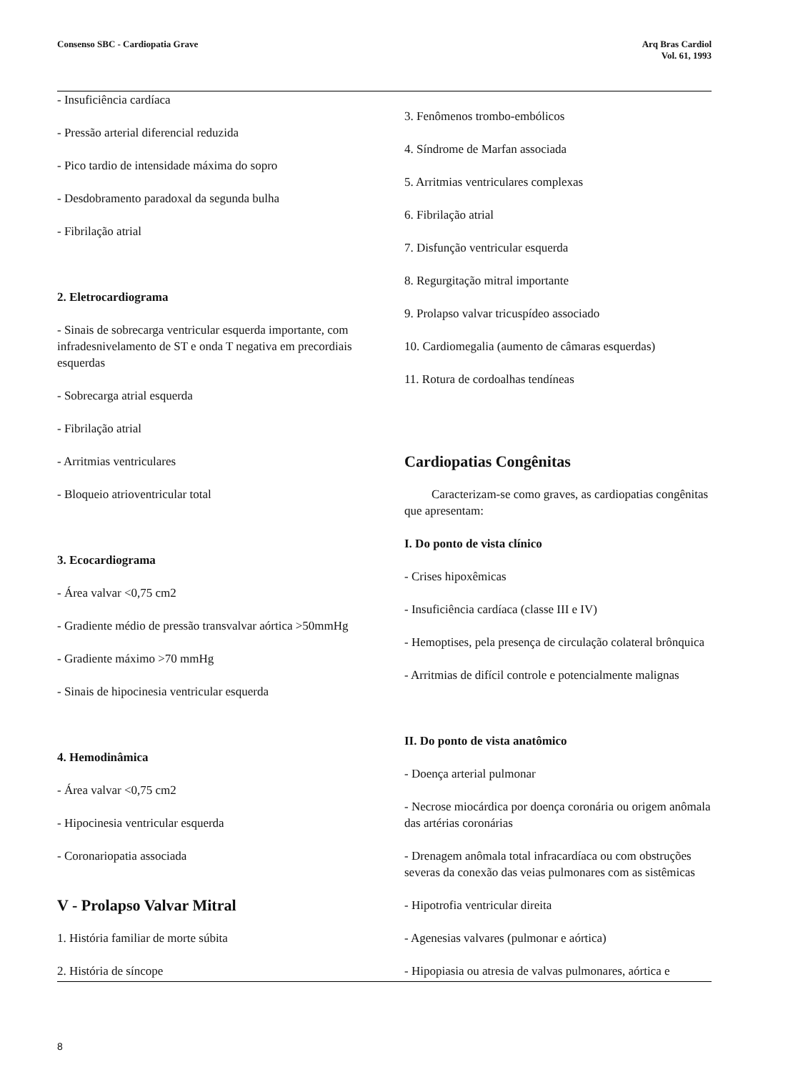Consenso SBC - Cardiopatia Grave
Arq Bras Cardiol
Vol. 61, 1993
- Insuficiência cardíaca
- Pressão arterial diferencial reduzida
- Pico tardio de intensidade máxima do sopro
- Desdobramento paradoxal da segunda bulha
- Fibrilação atrial
2. Eletrocardiograma
- Sinais de sobrecarga ventricular esquerda importante, com infradesnivelamento de ST e onda T negativa em precordiais esquerdas
- Sobrecarga atrial esquerda
- Fibrilação atrial
- Arritmias ventriculares
- Bloqueio atrioventricular total
3. Ecocardiograma
- Área valvar <0,75 cm2
- Gradiente médio de pressão transvalvar aórtica >50mmHg
- Gradiente máximo >70 mmHg
- Sinais de hipocinesia ventricular esquerda
4. Hemodinâmica
- Área valvar <0,75 cm2
- Hipocinesia ventricular esquerda
- Coronariopatia associada
V - Prolapso Valvar Mitral
1. História familiar de morte súbita
2. História de síncope
3. Fenômenos trombo-embólicos
4. Síndrome de Marfan associada
5. Arritmias ventriculares complexas
6. Fibrilação atrial
7. Disfunção ventricular esquerda
8. Regurgitação mitral importante
9. Prolapso valvar tricuspídeo associado
10. Cardiomegalia (aumento de câmaras esquerdas)
11. Rotura de cordoalhas tendíneas
Cardiopatias Congênitas
Caracterizam-se como graves, as cardiopatias congênitas que apresentam:
I. Do ponto de vista clínico
- Crises hipoxêmicas
- Insuficiência cardíaca (classe III e IV)
- Hemoptises, pela presença de circulação colateral brônquica
- Arritmias de difícil controle e potencialmente malignas
II. Do ponto de vista anatômico
- Doença arterial pulmonar
- Necrose miocárdica por doença coronária ou origem anômala das artérias coronárias
- Drenagem anômala total infracardíaca ou com obstruções severas da conexão das veias pulmonares com as sistêmicas
- Hipotrofia ventricular direita
- Agenesias valvares (pulmonar e aórtica)
- Hipopiasia ou atresia de valvas pulmonares, aórtica e
8